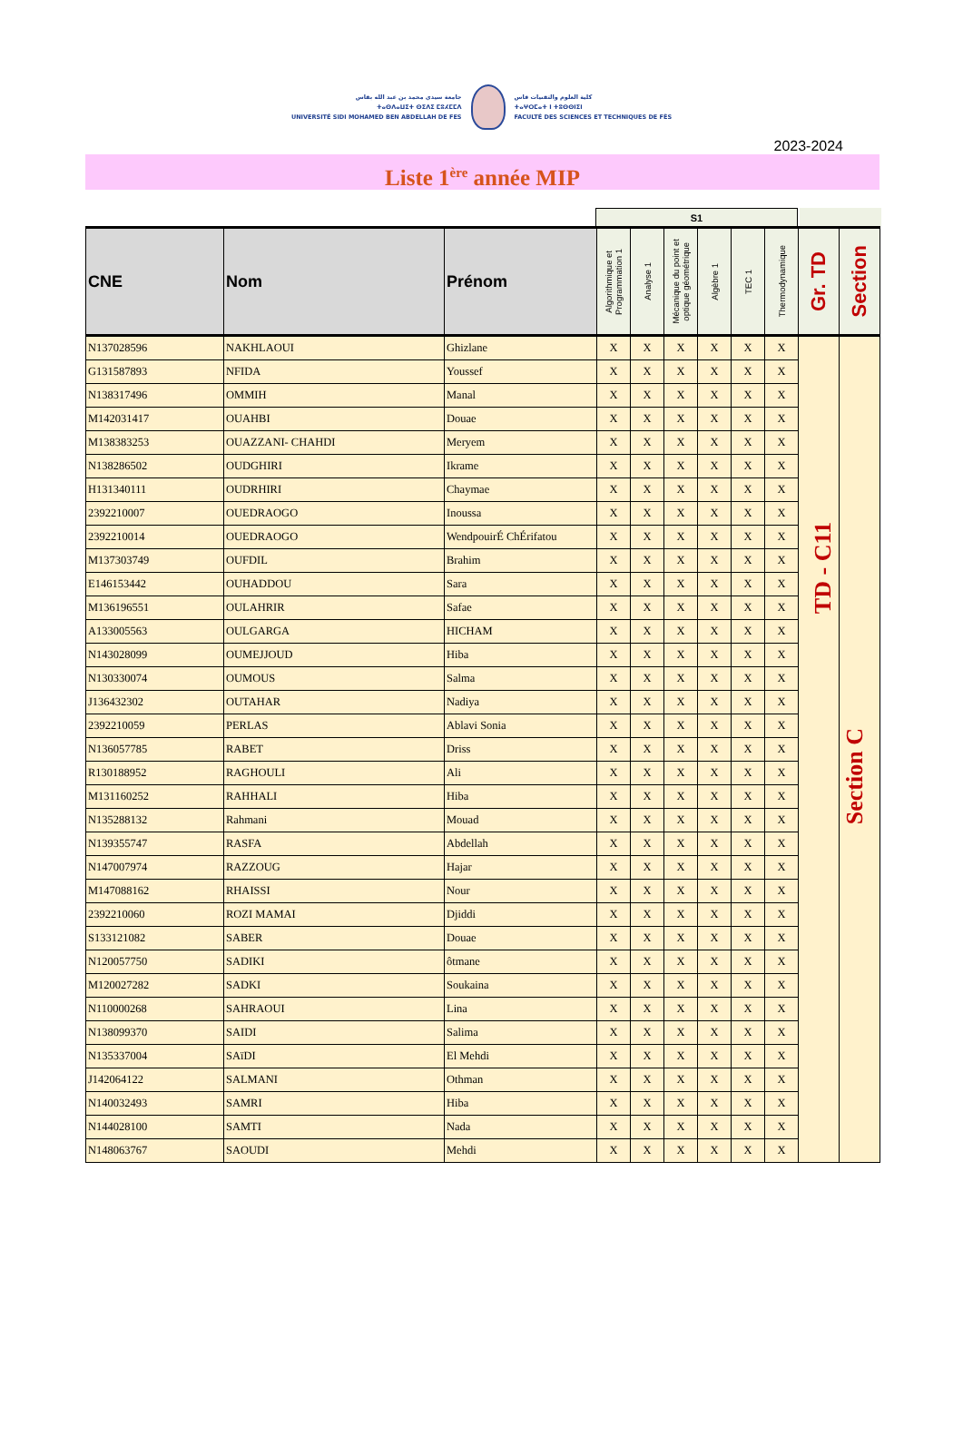جامعة سيدي محمد بن عبد الله بفاس
ⵜⴰⵙⴷⴰⵡⵉⵜ ⵙⵉⴷⵉ ⵎⵓⵃⵎⵎⴷ
UNIVERSITÉ SIDI MOHAMED BEN ABDELLAH DE FES
كلية العلوم والتقنيات فاس
ⵜⴰⵖⵔⵎⴰⵜ ⵏ ⵜⵓⵙⵙⵏⵉⵏ
FACULTÉ DES SCIENCES ET TECHNIQUES DE FÈS
2023-2024
Liste 1<sup>ère</sup> année MIP
S1
| CNE | Nom | Prénom | Algorithmique et Programmation 1 | Analyse 1 | Mécanique du point et optique géométrique | Algèbre 1 | TEC 1 | Thermodynamique | Gr. TD | Section |
| --- | --- | --- | --- | --- | --- | --- | --- | --- | --- | --- |
| N137028596 | NAKHLAOUI | Ghizlane | X | X | X | X | X | X | TD - C11 | Section C |
| G131587893 | NFIDA | Youssef | X | X | X | X | X | X | | |
| N138317496 | OMMIH | Manal | X | X | X | X | X | X | | |
| M142031417 | OUAHBI | Douae | X | X | X | X | X | X | | |
| M138383253 | OUAZZANI- CHAHDI | Meryem | X | X | X | X | X | X | | |
| N138286502 | OUDGHIRI | Ikrame | X | X | X | X | X | X | | |
| H131340111 | OUDRHIRI | Chaymae | X | X | X | X | X | X | | |
| 2392210007 | OUEDRAOGO | Inoussa | X | X | X | X | X | X | | |
| 2392210014 | OUEDRAOGO | WendpouirÉ ChÉrifatou | X | X | X | X | X | X | | |
| M137303749 | OUFDIL | Brahim | X | X | X | X | X | X | | |
| E146153442 | OUHADDOU | Sara | X | X | X | X | X | X | | |
| M136196551 | OULAHRIR | Safae | X | X | X | X | X | X | | |
| A133005563 | OULGARGA | HICHAM | X | X | X | X | X | X | | |
| N143028099 | OUMEJJOUD | Hiba | X | X | X | X | X | X | | |
| N130330074 | OUMOUS | Salma | X | X | X | X | X | X | | |
| J136432302 | OUTAHAR | Nadiya | X | X | X | X | X | X | | |
| 2392210059 | PERLAS | Ablavi Sonia | X | X | X | X | X | X | | |
| N136057785 | RABET | Driss | X | X | X | X | X | X | | |
| R130188952 | RAGHOULI | Ali | X | X | X | X | X | X | | |
| M131160252 | RAHHALI | Hiba | X | X | X | X | X | X | | |
| N135288132 | Rahmani | Mouad | X | X | X | X | X | X | | |
| N139355747 | RASFA | Abdellah | X | X | X | X | X | X | | |
| N147007974 | RAZZOUG | Hajar | X | X | X | X | X | X | | |
| M147088162 | RHAISSI | Nour | X | X | X | X | X | X | | |
| 2392210060 | ROZI MAMAI | Djiddi | X | X | X | X | X | X | | |
| S133121082 | SABER | Douae | X | X | X | X | X | X | | |
| N120057750 | SADIKI | ôtmane | X | X | X | X | X | X | | |
| M120027282 | SADKI | Soukaina | X | X | X | X | X | X | | |
| N110000268 | SAHRAOUI | Lina | X | X | X | X | X | X | | |
| N138099370 | SAIDI | Salima | X | X | X | X | X | X | | |
| N135337004 | SAïDI | El Mehdi | X | X | X | X | X | X | | |
| J142064122 | SALMANI | Othman | X | X | X | X | X | X | | |
| N140032493 | SAMRI | Hiba | X | X | X | X | X | X | | |
| N144028100 | SAMTI | Nada | X | X | X | X | X | X | | |
| N148063767 | SAOUDI | Mehdi | X | X | X | X | X | X | | |